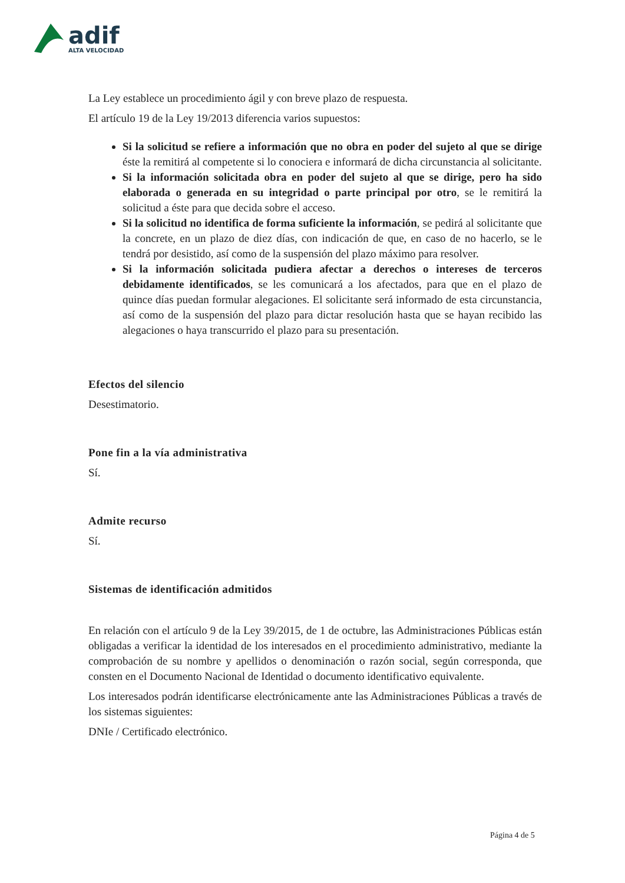adif
ALTA VELOCIDAD
La Ley establece un procedimiento ágil y con breve plazo de respuesta.
El artículo 19 de la Ley 19/2013 diferencia varios supuestos:
Si la solicitud se refiere a información que no obra en poder del sujeto al que se dirige éste la remitirá al competente si lo conociera e informará de dicha circunstancia al solicitante.
Si la información solicitada obra en poder del sujeto al que se dirige, pero ha sido elaborada o generada en su integridad o parte principal por otro, se le remitirá la solicitud a éste para que decida sobre el acceso.
Si la solicitud no identifica de forma suficiente la información, se pedirá al solicitante que la concrete, en un plazo de diez días, con indicación de que, en caso de no hacerlo, se le tendrá por desistido, así como de la suspensión del plazo máximo para resolver.
Si la información solicitada pudiera afectar a derechos o intereses de terceros debidamente identificados, se les comunicará a los afectados, para que en el plazo de quince días puedan formular alegaciones. El solicitante será informado de esta circunstancia, así como de la suspensión del plazo para dictar resolución hasta que se hayan recibido las alegaciones o haya transcurrido el plazo para su presentación.
Efectos del silencio
Desestimatorio.
Pone fin a la vía administrativa
Sí.
Admite recurso
Sí.
Sistemas de identificación admitidos
En relación con el artículo 9 de la Ley 39/2015, de 1 de octubre, las Administraciones Públicas están obligadas a verificar la identidad de los interesados en el procedimiento administrativo, mediante la comprobación de su nombre y apellidos o denominación o razón social, según corresponda, que consten en el Documento Nacional de Identidad o documento identificativo equivalente.
Los interesados podrán identificarse electrónicamente ante las Administraciones Públicas a través de los sistemas siguientes:
DNIe / Certificado electrónico.
Página 4 de 5